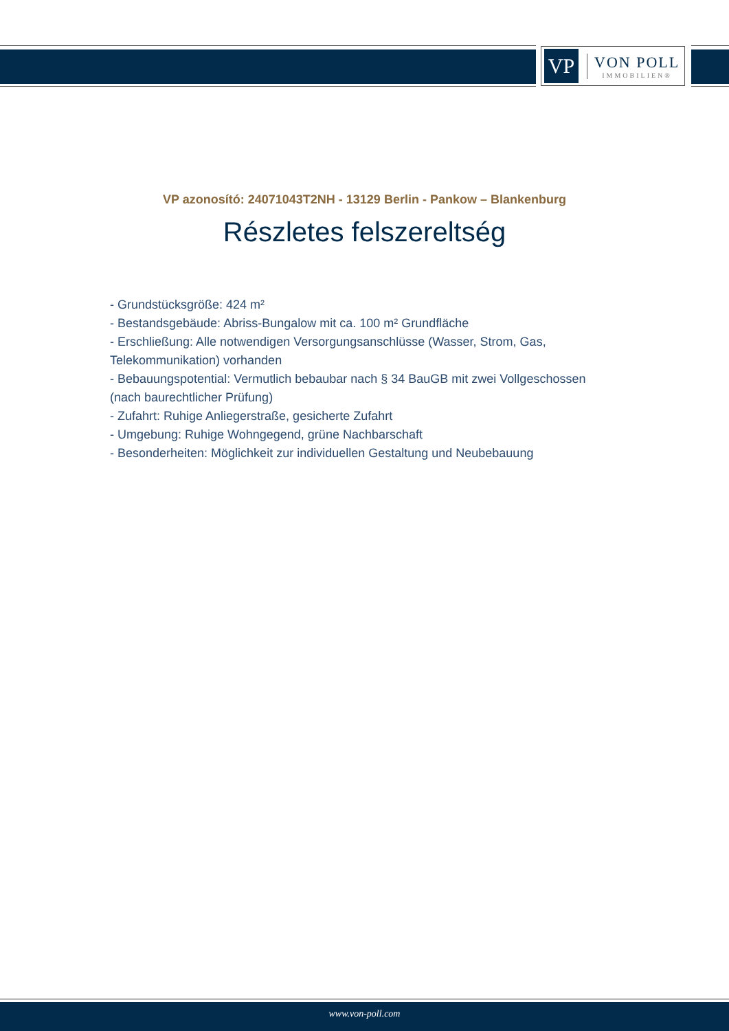VP
VON POLL
IMMOBILIEN®
VP azonosító: 24071043T2NH - 13129 Berlin - Pankow – Blankenburg
Részletes felszereltség
- Grundstücksgröße: 424 m²
- Bestandsgebäude: Abriss-Bungalow mit ca. 100 m² Grundfläche
- Erschließung: Alle notwendigen Versorgungsanschlüsse (Wasser, Strom, Gas, Telekommunikation) vorhanden
- Bebauungspotential: Vermutlich bebaubar nach § 34 BauGB mit zwei Vollgeschossen (nach baurechtlicher Prüfung)
- Zufahrt: Ruhige Anliegerstraße, gesicherte Zufahrt
- Umgebung: Ruhige Wohngegend, grüne Nachbarschaft
- Besonderheiten: Möglichkeit zur individuellen Gestaltung und Neubebauung
www.von-poll.com